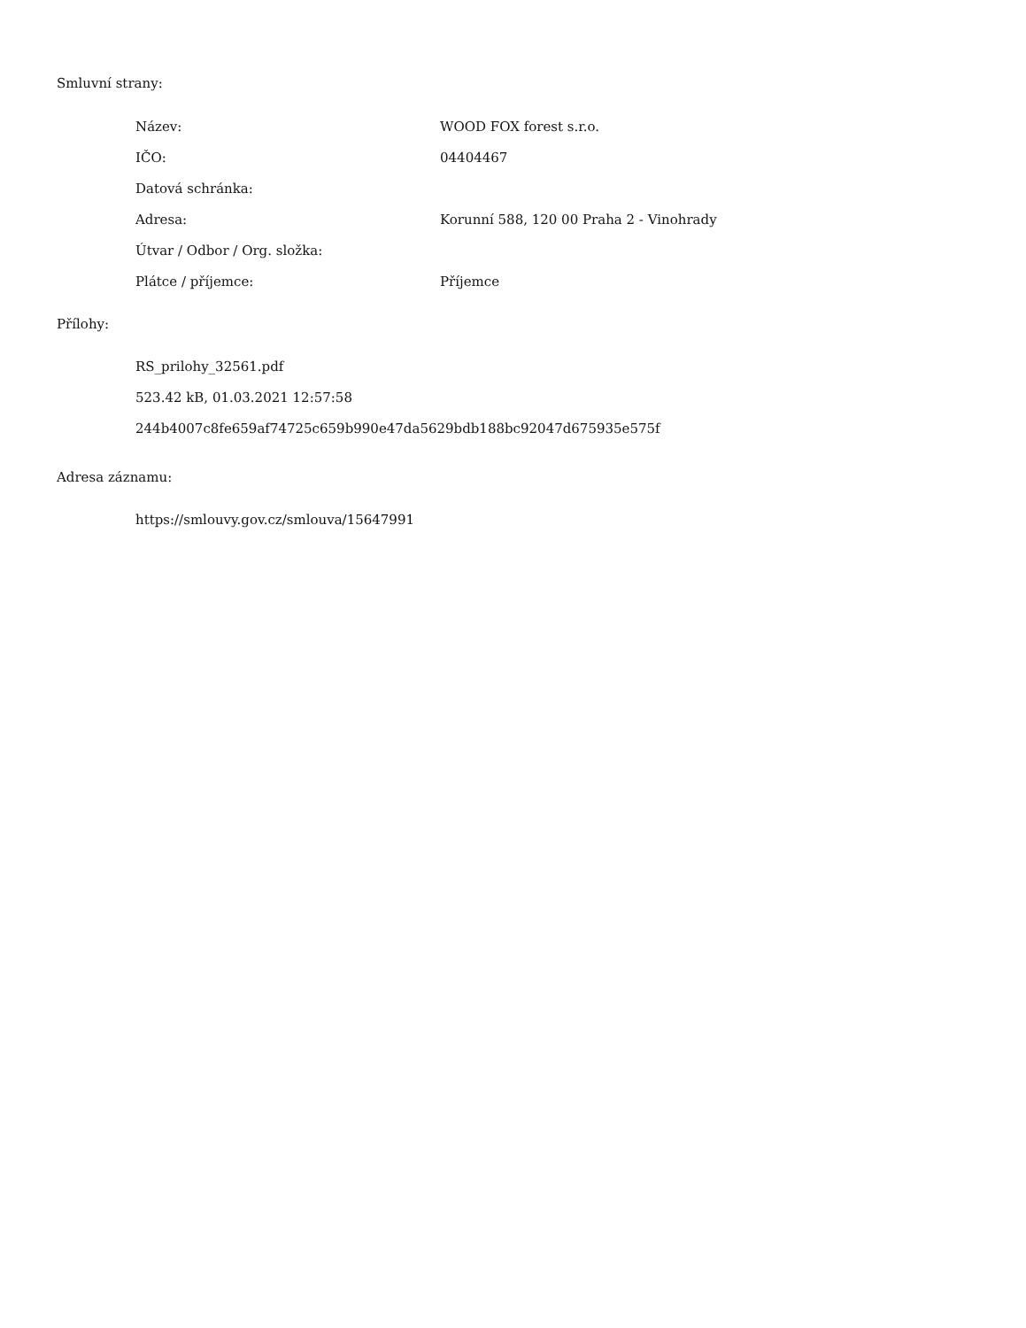Smluvní strany:
| Název: | WOOD FOX forest s.r.o. |
| IČO: | 04404467 |
| Datová schránka: | |
| Adresa: | Korunní 588, 120 00 Praha 2 - Vinohrady |
| Útvar / Odbor / Org. složka: | |
| Plátce / příjemce: | Příjemce |
Přílohy:
RS_prilohy_32561.pdf
523.42 kB, 01.03.2021 12:57:58
244b4007c8fe659af74725c659b990e47da5629bdb188bc92047d675935e575f
Adresa záznamu:
https://smlouvy.gov.cz/smlouva/15647991